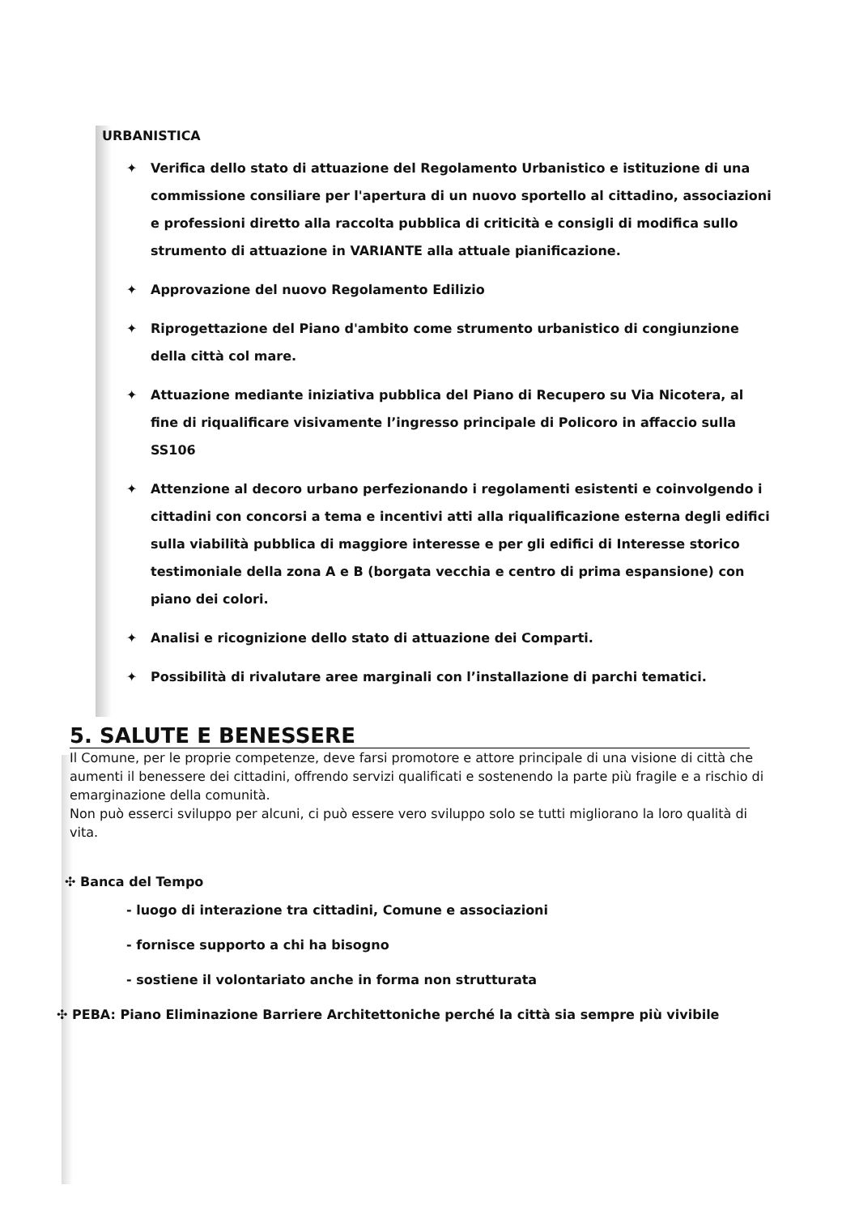URBANISTICA
✦ Verifica dello stato di attuazione del Regolamento Urbanistico e istituzione di una commissione consiliare per l'apertura di un nuovo sportello al cittadino, associazioni e professioni diretto alla raccolta pubblica di criticità e consigli di modifica sullo strumento di attuazione in VARIANTE alla attuale pianificazione.
✦ Approvazione del nuovo Regolamento Edilizio
✦ Riprogettazione del Piano d'ambito come strumento urbanistico di congiunzione della città col mare.
✦ Attuazione mediante iniziativa pubblica del Piano di Recupero su Via Nicotera, al fine di riqualificare visivamente l’ingresso principale di Policoro in affaccio sulla SS106
✦ Attenzione al decoro urbano perfezionando i regolamenti esistenti e coinvolgendo i cittadini con concorsi a tema e incentivi atti alla riqualificazione esterna degli edifici sulla viabilità pubblica di maggiore interesse e per gli edifici di Interesse storico testimoniale della zona A e B (borgata vecchia e centro di prima espansione) con piano dei colori.
✦ Analisi e ricognizione dello stato di attuazione dei Comparti.
✦ Possibilità di rivalutare aree marginali con l’installazione di parchi tematici.
5. SALUTE E BENESSERE
Il Comune, per le proprie competenze, deve farsi promotore e attore principale di una visione di città che aumenti il benessere dei cittadini, offrendo servizi qualificati e sostenendo la parte più fragile e a rischio di emarginazione della comunità.
Non può esserci sviluppo per alcuni, ci può essere vero sviluppo solo se tutti migliorano la loro qualità di vita.
✣ Banca del Tempo
- luogo di interazione tra cittadini, Comune e associazioni
- fornisce supporto a chi ha bisogno
- sostiene il volontariato anche in forma non strutturata
✣ PEBA: Piano Eliminazione Barriere Architettoniche perché la città sia sempre più vivibile